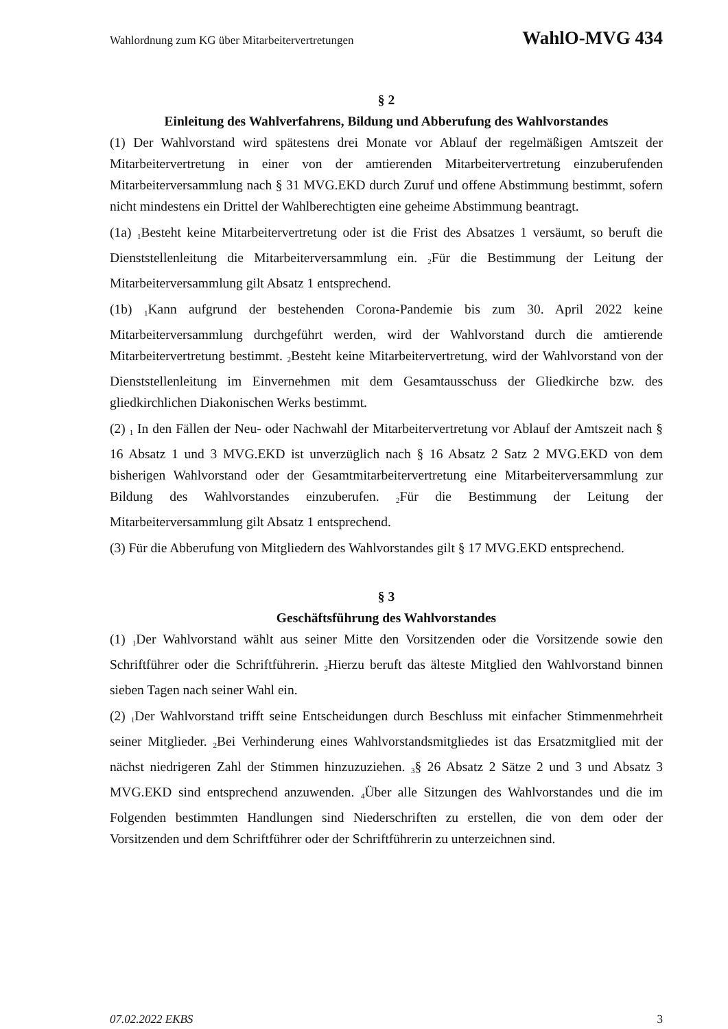Wahlordnung zum KG über Mitarbeitervertretungen WahlO-MVG 434
§ 2
Einleitung des Wahlverfahrens, Bildung und Abberufung des Wahlvorstandes
(1) Der Wahlvorstand wird spätestens drei Monate vor Ablauf der regelmäßigen Amtszeit der Mitarbeitervertretung in einer von der amtierenden Mitarbeitervertretung einzuberufenden Mitarbeiterversammlung nach § 31 MVG.EKD durch Zuruf und offene Abstimmung bestimmt, sofern nicht mindestens ein Drittel der Wahlberechtigten eine geheime Abstimmung beantragt.
(1a) <sub>1</sub>Besteht keine Mitarbeitervertretung oder ist die Frist des Absatzes 1 versäumt, so beruft die Dienststellenleitung die Mitarbeiterversammlung ein. <sub>2</sub>Für die Bestimmung der Leitung der Mitarbeiterversammlung gilt Absatz 1 entsprechend.
(1b) <sub>1</sub>Kann aufgrund der bestehenden Corona-Pandemie bis zum 30. April 2022 keine Mitarbeiterversammlung durchgeführt werden, wird der Wahlvorstand durch die amtierende Mitarbeitervertretung bestimmt. <sub>2</sub>Besteht keine Mitarbeitervertretung, wird der Wahlvorstand von der Dienststellenleitung im Einvernehmen mit dem Gesamtausschuss der Gliedkirche bzw. des gliedkirchlichen Diakonischen Werks bestimmt.
(2) <sub>1</sub> In den Fällen der Neu- oder Nachwahl der Mitarbeitervertretung vor Ablauf der Amtszeit nach § 16 Absatz 1 und 3 MVG.EKD ist unverzüglich nach § 16 Absatz 2 Satz 2 MVG.EKD von dem bisherigen Wahlvorstand oder der Gesamtmitarbeitervertretung eine Mitarbeiterversammlung zur Bildung des Wahlvorstandes einzuberufen. <sub>2</sub>Für die Bestimmung der Leitung der Mitarbeiterversammlung gilt Absatz 1 entsprechend.
(3) Für die Abberufung von Mitgliedern des Wahlvorstandes gilt § 17 MVG.EKD entsprechend.
§ 3
Geschäftsführung des Wahlvorstandes
(1) <sub>1</sub>Der Wahlvorstand wählt aus seiner Mitte den Vorsitzenden oder die Vorsitzende sowie den Schriftführer oder die Schriftführerin. <sub>2</sub>Hierzu beruft das älteste Mitglied den Wahlvorstand binnen sieben Tagen nach seiner Wahl ein.
(2) <sub>1</sub>Der Wahlvorstand trifft seine Entscheidungen durch Beschluss mit einfacher Stimmenmehrheit seiner Mitglieder. <sub>2</sub>Bei Verhinderung eines Wahlvorstandsmitgliedes ist das Ersatzmitglied mit der nächst niedrigeren Zahl der Stimmen hinzuzuziehen. <sub>3</sub>§ 26 Absatz 2 Sätze 2 und 3 und Absatz 3 MVG.EKD sind entsprechend anzuwenden. <sub>4</sub>Über alle Sitzungen des Wahlvorstandes und die im Folgenden bestimmten Handlungen sind Niederschriften zu erstellen, die von dem oder der Vorsitzenden und dem Schriftführer oder der Schriftführerin zu unterzeichnen sind.
07.02.2022 EKBS 3